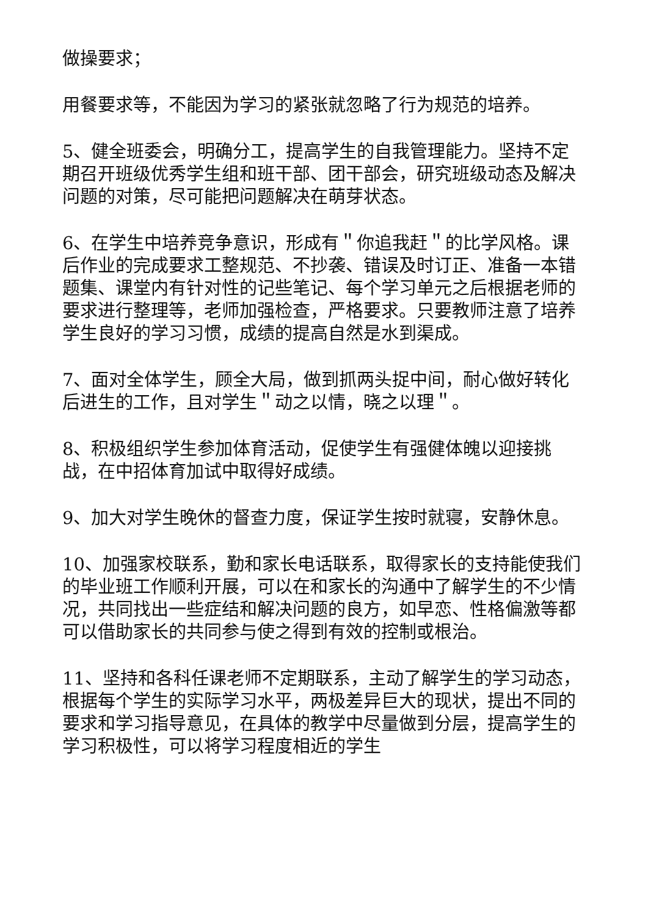做操要求；
用餐要求等，不能因为学习的紧张就忽略了行为规范的培养。
5、健全班委会，明确分工，提高学生的自我管理能力。坚持不定期召开班级优秀学生组和班干部、团干部会，研究班级动态及解决问题的对策，尽可能把问题解决在萌芽状态。
6、在学生中培养竞争意识，形成有＂你追我赶＂的比学风格。课后作业的完成要求工整规范、不抄袭、错误及时订正、准备一本错题集、课堂内有针对性的记些笔记、每个学习单元之后根据老师的要求进行整理等，老师加强检查，严格要求。只要教师注意了培养学生良好的学习习惯，成绩的提高自然是水到渠成。
7、面对全体学生，顾全大局，做到抓两头捉中间，耐心做好转化后进生的工作，且对学生＂动之以情，晓之以理＂。
8、积极组织学生参加体育活动，促使学生有强健体魄以迎接挑战，在中招体育加试中取得好成绩。
9、加大对学生晚休的督查力度，保证学生按时就寝，安静休息。
10、加强家校联系，勤和家长电话联系，取得家长的支持能使我们的毕业班工作顺利开展，可以在和家长的沟通中了解学生的不少情况，共同找出一些症结和解决问题的良方，如早恋、性格偏激等都可以借助家长的共同参与使之得到有效的控制或根治。
11、坚持和各科任课老师不定期联系，主动了解学生的学习动态，根据每个学生的实际学习水平，两极差异巨大的现状，提出不同的要求和学习指导意见，在具体的教学中尽量做到分层，提高学生的学习积极性，可以将学习程度相近的学生